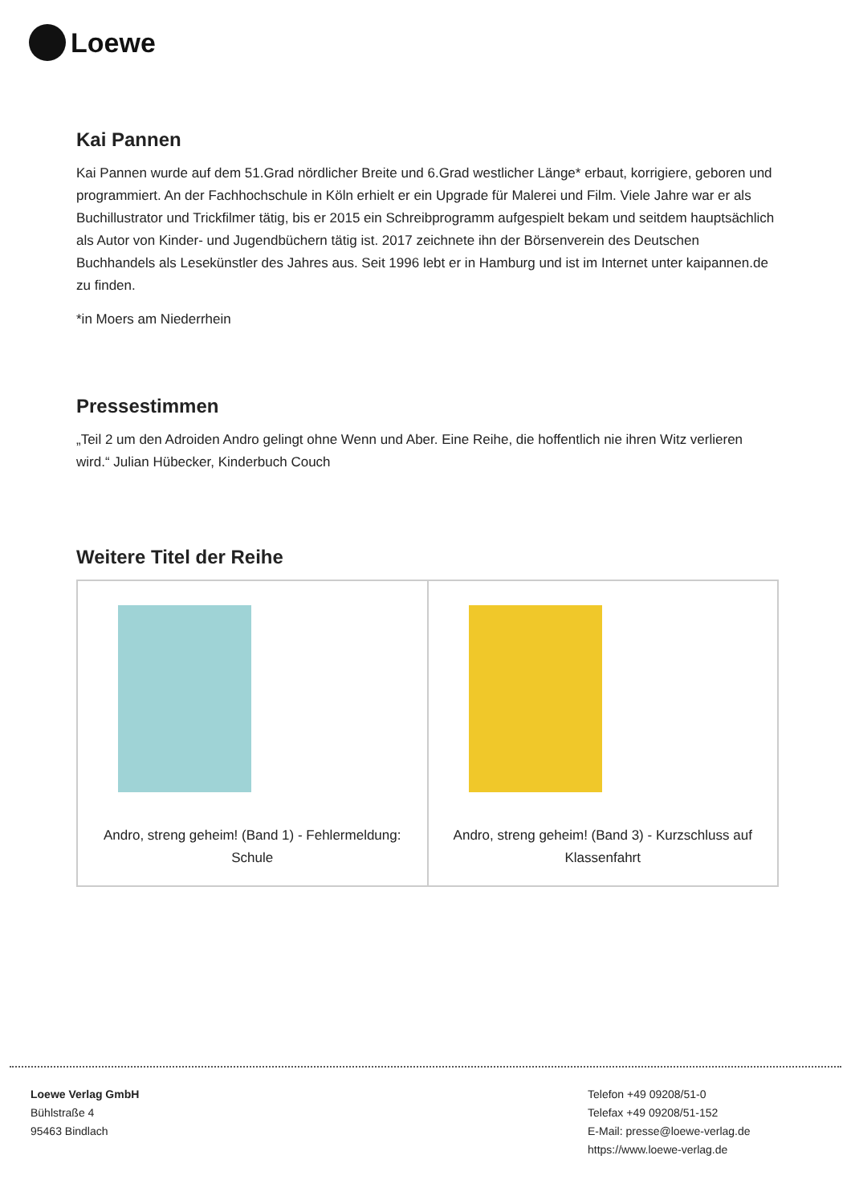Loewe
Kai Pannen
Kai Pannen wurde auf dem 51.Grad nördlicher Breite und 6.Grad westlicher Länge* erbaut, korrigiere, geboren und programmiert. An der Fachhochschule in Köln erhielt er ein Upgrade für Malerei und Film. Viele Jahre war er als Buchillustrator und Trickfilmer tätig, bis er 2015 ein Schreibprogramm aufgespielt bekam und seitdem hauptsächlich als Autor von Kinder- und Jugendbüchern tätig ist. 2017 zeichnete ihn der Börsenverein des Deutschen Buchhandels als Lesekünstler des Jahres aus. Seit 1996 lebt er in Hamburg und ist im Internet unter kaipannen.de zu finden.
*in Moers am Niederrhein
Pressestimmen
„Teil 2 um den Adroiden Andro gelingt ohne Wenn und Aber. Eine Reihe, die hoffentlich nie ihren Witz verlieren wird.“ Julian Hübecker, Kinderbuch Couch
Weitere Titel der Reihe
| Andro, streng geheim! (Band 1) - Fehlermeldung: Schule | Andro, streng geheim! (Band 3) - Kurzschluss auf Klassenfahrt |
Loewe Verlag GmbH
Bühlstraße 4
95463 Bindlach
Telefon +49 09208/51-0
Telefax +49 09208/51-152
E-Mail: presse@loewe-verlag.de
https://www.loewe-verlag.de